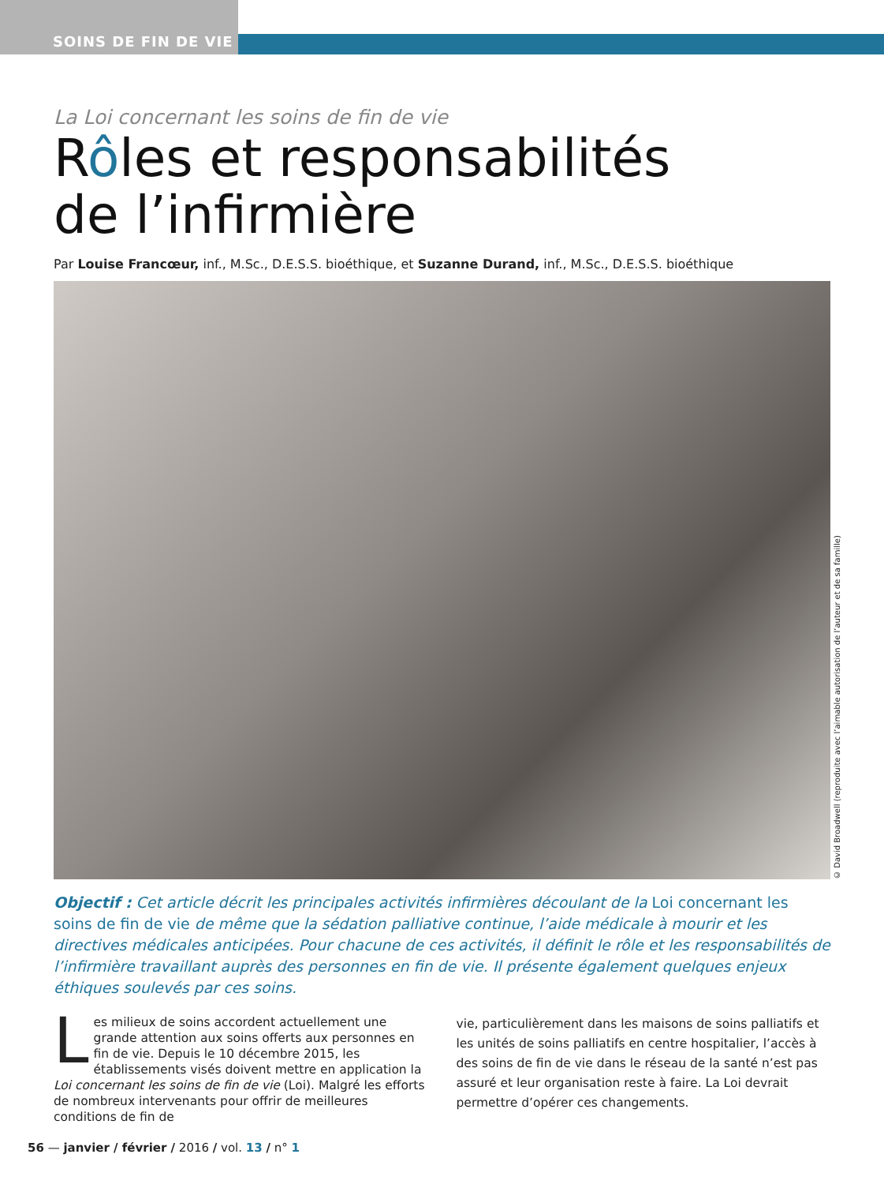SOINS DE FIN DE VIE
La Loi concernant les soins de fin de vie
Rôles et responsabilités
de l’infirmière
Par Louise Francœur, inf., M.Sc., D.E.S.S. bioéthique, et Suzanne Durand, inf., M.Sc., D.E.S.S. bioéthique
© David Broadwell (reproduite avec l’aimable autorisation de l’auteur et de sa famille)
Objectif : Cet article décrit les principales activités infirmières découlant de la Loi concernant les soins de fin de vie de même que la sédation palliative continue, l’aide médicale à mourir et les directives médicales anticipées. Pour chacune de ces activités, il définit le rôle et les responsabilités de l’infirmière travaillant auprès des personnes en fin de vie. Il présente également quelques enjeux éthiques soulevés par ces soins.
Les milieux de soins accordent actuellement une grande attention aux soins offerts aux personnes en fin de vie. Depuis le 10 décembre 2015, les établissements visés doivent mettre en application la Loi concernant les soins de fin de vie (Loi). Malgré les efforts de nombreux intervenants pour offrir de meilleures conditions de fin de
vie, particulièrement dans les maisons de soins palliatifs et les unités de soins palliatifs en centre hospitalier, l’accès à des soins de fin de vie dans le réseau de la santé n’est pas assuré et leur organisation reste à faire. La Loi devrait permettre d’opérer ces changements.
56 — janvier / février / 2016 / vol. 13 / n° 1